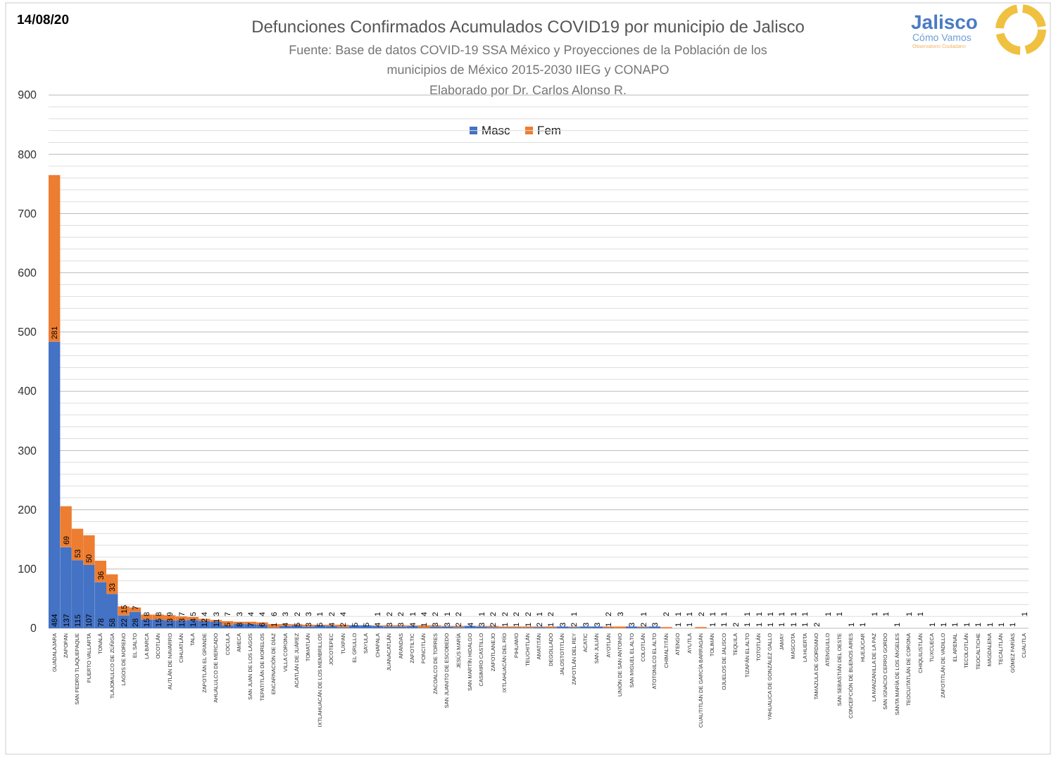14/08/20
Defunciones Confirmados Acumulados COVID19 por municipio de Jalisco
Fuente: Base de datos COVID-19 SSA México y Proyecciones de la Población de los
municipios de México 2015-2030 IIEG y CONAPO
Elaborado por Dr. Carlos Alonso R.
Jalisco
Cómo Vamos
Observatorio Ciudadano
Masc
Fem
0
100
200
300
400
500
600
700
800
900
GUADALAJARA
484
281
ZAPOPAN
137
69
SAN PEDRO TLAQUEPAQUE
115
53
PUERTO VALLARTA
107
50
TONALÁ
78
36
TLAJOMULCO DE ZÚÑIGA
58
33
LAGOS DE MORENO
22
15
EL SALTO
28
7
LA BARCA
15
8
OCOTLÁN
15
8
AUTLÁN DE NAVARRO
13
9
CIHUATLÁN
13
7
TALA
14
5
ZAPOTLÁN EL GRANDE
12
4
AHUALULCO DE MERCADO
11
3
COCULA
5
7
AMECA
8
3
SAN JUAN DE LOS LAGOS
7
4
TEPATITLÁN DE MORELOS
6
4
ENCARNACIÓN DE DÍAZ
1
6
VILLA CORONA
4
3
ACATLÁN DE JUÁREZ
5
2
TOMATLÁN
3
3
IXTLAHUACÁN DE LOS MEMBRILLOS
5
1
JOCOTEPEC
4
2
TUXPAN
2
4
EL GRULLO
5
SAYULA
5
CHAPALA
4
1
JUANACATLÁN
3
2
ARANDAS
3
2
ZAPOTILTIC
4
1
PONCITLÁN
1
4
ZACOALCO DE TORRES
3
2
SAN JUANITO DE ESCOBEDO
3
1
JESÚS MARÍA
2
2
SAN MARTÍN HIDALGO
4
CASIMIRO CASTILLO
3
1
ZAPOTLANEJO
2
2
IXTLAHUACÁN DEL RÍO
1
2
PIHUAMO
1
2
TEUCHITLÁN
1
2
AMATITÁN
2
1
DEGOLLADO
1
2
JALOSTOTITLÁN
3
ZAPOTLÁN DEL REY
2
1
ACATIC
3
SAN JULIÁN
3
AYOTLÁN
1
2
UNIÓN DE SAN ANTONIO
3
SAN MIGUEL EL ALTO
3
COLOTLÁN
2
1
ATOTONILCO EL ALTO
3
CHIMALTITÁN
2
ATENGO
1
1
AYUTLA
1
1
CUAUTITLÁN DE GARCÍA BARRAGÁN
2
TOLIMÁN
1
1
OJUELOS DE JALISCO
1
1
TEQUILA
2
TIZAPÁN EL ALTO
1
1
TOTOTLÁN
1
1
YAHUALICA DE GONZÁLEZ GALLO
1
1
JAMAY
1
1
MASCOTA
1
1
LA HUERTA
1
1
TAMAZULA DE GORDIANO
2
ATENGUILLO
1
SAN SEBASTIÁN DEL OESTE
1
CONCEPCIÓN DE BUENOS AIRES
1
HUEJÚCAR
1
LA MANZANILLA DE LA PAZ
1
SAN IGNACIO CERRO GORDO
1
SANTA MARÍA DE LOS ÁNGELES
1
TEOCUITATLÁN DE CORONA
1
CHIQUILISTLÁN
1
TUXCUECA
1
ZAPOTITLÁN DE VADILLO
1
EL ARENAL
1
TECOLOTLÁN
1
TEOCALTICHE
1
MAGDALENA
1
TECALITLÁN
1
GÓMEZ FARÍAS
1
CUAUTLA
1